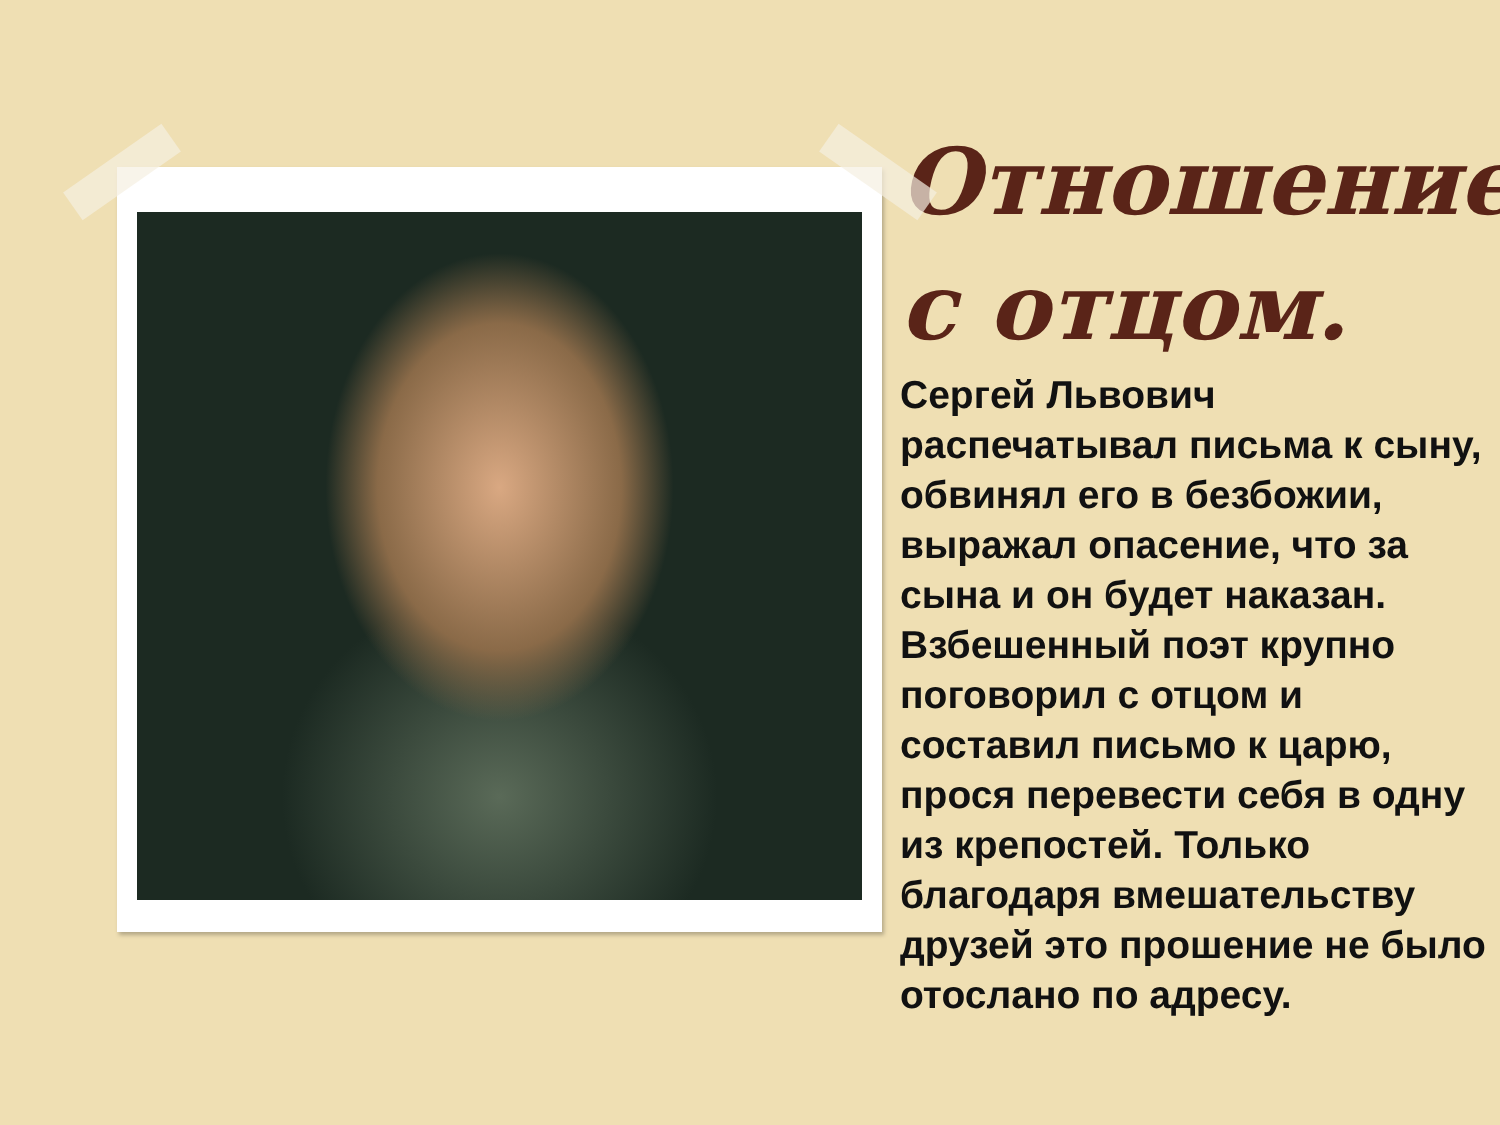Отношение с отцом.
Сергей Львович распечатывал письма к сыну, обвинял его в безбожии, выражал опасение, что за сына и он будет наказан. Взбешенный поэт крупно поговорил с отцом и составил письмо к царю, прося перевести себя в одну из крепостей. Только благодаря вмешательству друзей это прошение не было отослано по адресу.